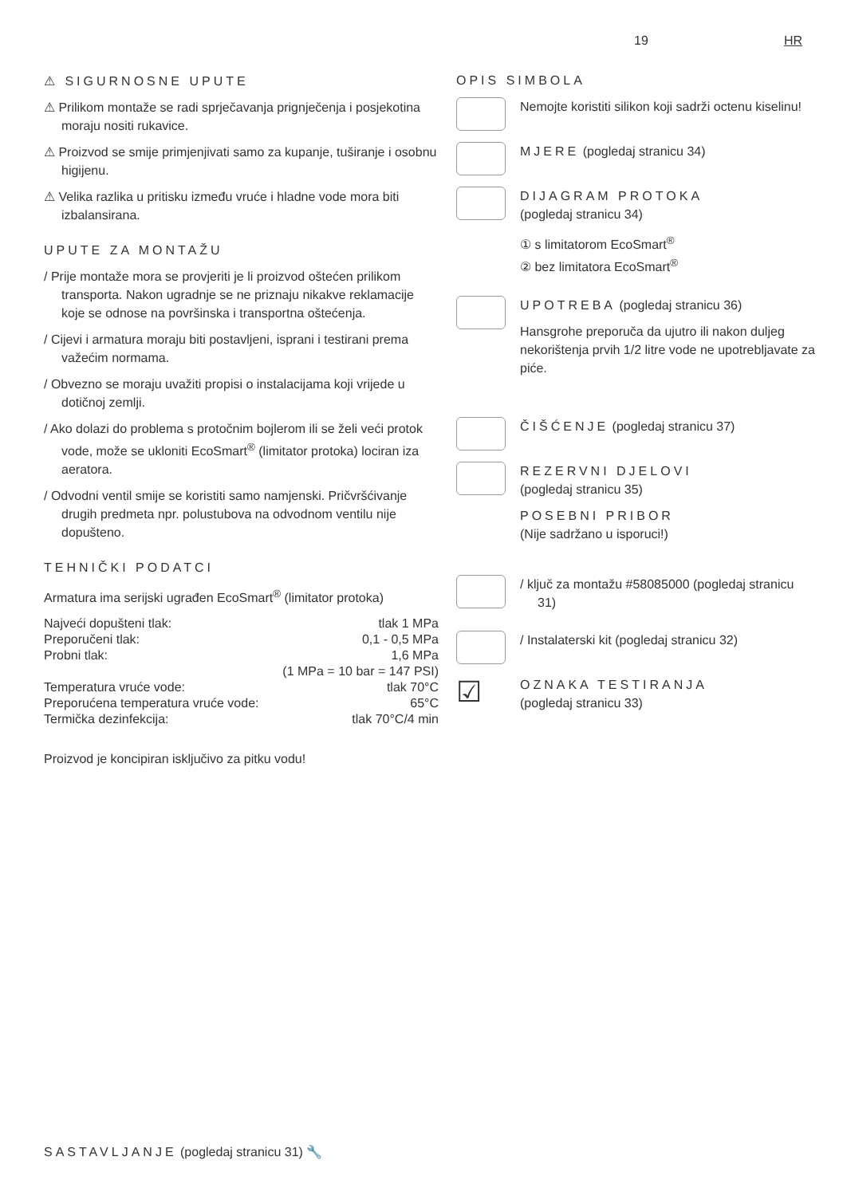19 HR
⚠ SIGURNOSNE UPUTE
⚠ Prilikom montaže se radi sprječavanja prignječenja i posjekotina moraju nositi rukavice.
⚠ Proizvod se smije primjenjivati samo za kupanje, tuširanje i osobnu higijenu.
⚠ Velika razlika u pritisku između vruće i hladne vode mora biti izbalansirana.
UPUTE ZA MONTAŽU
/ Prije montaže mora se provjeriti je li proizvod oštećen prilikom transporta. Nakon ugradnje se ne priznaju nikakve reklamacije koje se odnose na površinska i transportna oštećenja.
/ Cijevi i armatura moraju biti postavljeni, isprani i testirani prema važećim normama.
/ Obvezno se moraju uvažiti propisi o instalacijama koji vrijede u dotičnoj zemlji.
/ Ako dolazi do problema s protočnim bojlerom ili se želi veći protok vode, može se ukloniti EcoSmart<sup>®</sup> (limitator protoka) lociran iza aeratora.
/ Odvodni ventil smije se koristiti samo namjenski. Pričvršćivanje drugih predmeta npr. polustubova na odvodnom ventilu nije dopušteno.
TEHNIČKI PODATCI
Armatura ima serijski ugrađen EcoSmart<sup>®</sup> (limitator protoka)
| Najveći dopušteni tlak: | tlak 1 MPa |
| Preporučeni tlak: | 0,1 - 0,5 MPa |
| Probni tlak: | 1,6 MPa |
| | (1 MPa = 10 bar = 147 PSI) |
| Temperatura vruće vode: | tlak 70°C |
| Preporućena temperatura vruće vode: | 65°C |
| Termička dezinfekcija: | tlak 70°C/4 min |
Proizvod je koncipiran isključivo za pitku vodu!
OPIS SIMBOLA
Nemojte koristiti silikon koji sadrži octenu kiselinu!
MJERE (pogledaj stranicu 34)
DIJAGRAM PROTOKA
(pogledaj stranicu 34)
① s limitatorom EcoSmart<sup>®</sup>
② bez limitatora EcoSmart<sup>®</sup>
UPOTREBA (pogledaj stranicu 36)
Hansgrohe preporuča da ujutro ili nakon duljeg nekorištenja prvih 1/2 litre vode ne upotrebljavate za piće.
ČIŠĆENJE (pogledaj stranicu 37)
REZERVNI DJELOVI
(pogledaj stranicu 35)
POSEBNI PRIBOR
(Nije sadržano u isporuci!)
/ ključ za montažu #58085000 (pogledaj stranicu 31)
/ Instalaterski kit (pogledaj stranicu 32)
☑
OZNAKA TESTIRANJA
(pogledaj stranicu 33)
SASTAVLJANJE (pogledaj stranicu 31) 🔧